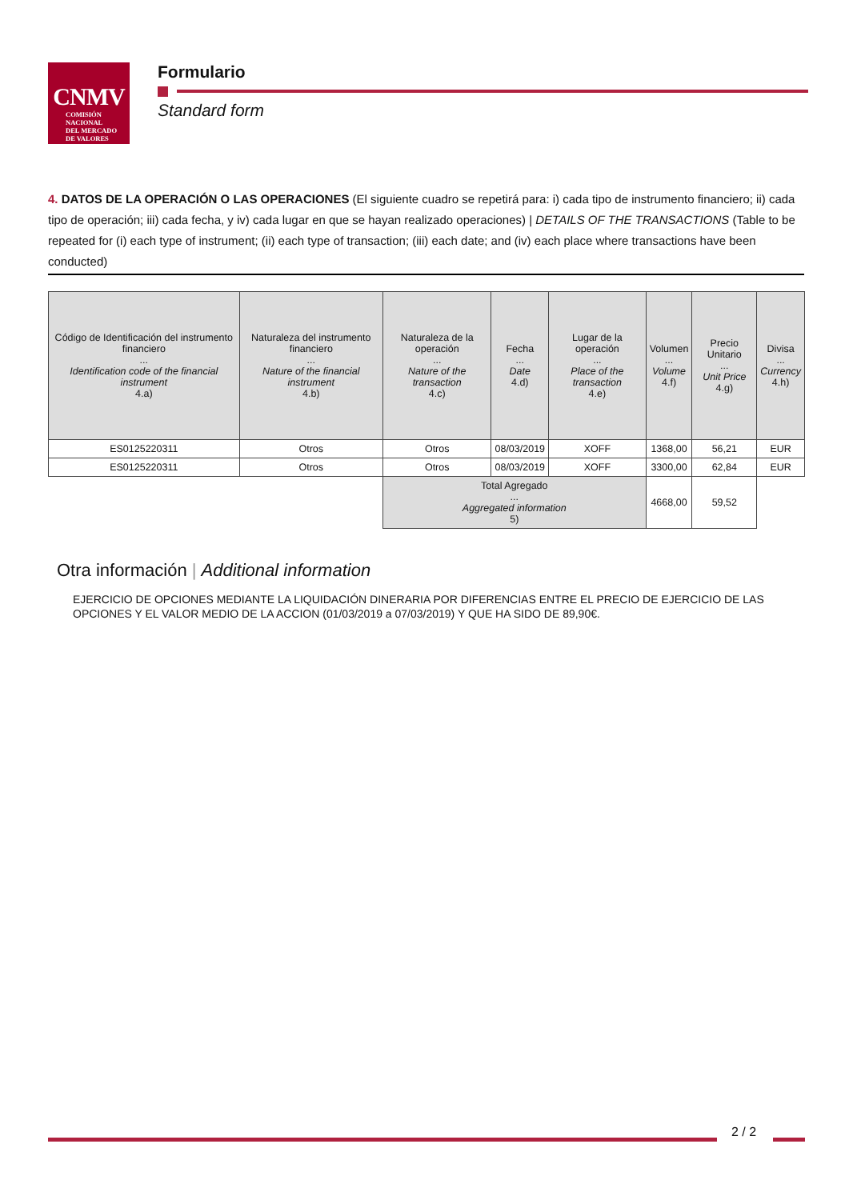CNMV
COMISIÓN
NACIONAL
DEL MERCADO
DE VALORES
Formulario
Standard form
4. DATOS DE LA OPERACIÓN O LAS OPERACIONES (El siguiente cuadro se repetirá para: i) cada tipo de instrumento financiero; ii) cada tipo de operación; iii) cada fecha, y iv) cada lugar en que se hayan realizado operaciones) | DETAILS OF THE TRANSACTIONS (Table to be repeated for (i) each type of instrument; (ii) each type of transaction; (iii) each date; and (iv) each place where transactions have been conducted)
| Código de Identificación del instrumento financiero ... Identification code of the financial instrument 4.a) | Naturaleza del instrumento financiero ... Nature of the financial instrument 4.b) | Naturaleza de la operación ... Nature of the transaction 4.c) | Fecha ... Date 4.d) | Lugar de la operación ... Place of the transaction 4.e) | Volumen ... Volume 4.f) | Precio Unitario ... Unit Price 4.g) | Divisa ... Currency 4.h) |
| --- | --- | --- | --- | --- | --- | --- | --- |
| ES0125220311 | Otros | Otros | 08/03/2019 | XOFF | 1368,00 | 56,21 | EUR |
| ES0125220311 | Otros | Otros | 08/03/2019 | XOFF | 3300,00 | 62,84 | EUR |
| | | Total Agregado ... Aggregated information 5) | | | 4668,00 | 59,52 | |
Otra información | Additional information
EJERCICIO DE OPCIONES MEDIANTE LA LIQUIDACIÓN DINERARIA POR DIFERENCIAS ENTRE EL PRECIO DE EJERCICIO DE LAS OPCIONES Y EL VALOR MEDIO DE LA ACCION (01/03/2019 a 07/03/2019) Y QUE HA SIDO DE 89,90€.
2 / 2